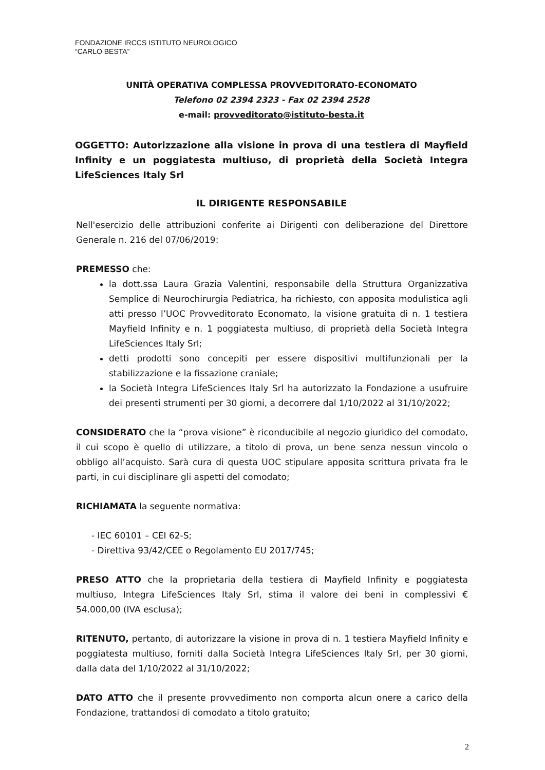FONDAZIONE IRCCS ISTITUTO NEUROLOGICO
“CARLO BESTA”
UNITÀ OPERATIVA COMPLESSA PROVVEDITORATO-ECONOMATO
Telefono 02 2394 2323 - Fax 02 2394 2528
e-mail: provveditorato@istituto-besta.it
OGGETTO: Autorizzazione alla visione in prova di una testiera di Mayfield Infinity e un poggiatesta multiuso, di proprietà della Società Integra LifeSciences Italy Srl
IL DIRIGENTE RESPONSABILE
Nell'esercizio delle attribuzioni conferite ai Dirigenti con deliberazione del Direttore Generale n. 216 del 07/06/2019:
PREMESSO che:
la dott.ssa Laura Grazia Valentini, responsabile della Struttura Organizzativa Semplice di Neurochirurgia Pediatrica, ha richiesto, con apposita modulistica agli atti presso l’UOC Provveditorato Economato, la visione gratuita di n. 1 testiera Mayfield Infinity e n. 1 poggiatesta multiuso, di proprietà della Società Integra LifeSciences Italy Srl;
detti prodotti sono concepiti per essere dispositivi multifunzionali per la stabilizzazione e la fissazione craniale;
la Società Integra LifeSciences Italy Srl ha autorizzato la Fondazione a usufruire dei presenti strumenti per 30 giorni, a decorrere dal 1/10/2022 al 31/10/2022;
CONSIDERATO che la “prova visione” è riconducibile al negozio giuridico del comodato, il cui scopo è quello di utilizzare, a titolo di prova, un bene senza nessun vincolo o obbligo all’acquisto. Sarà cura di questa UOC stipulare apposita scrittura privata fra le parti, in cui disciplinare gli aspetti del comodato;
RICHIAMATA la seguente normativa:
- IEC 60101 – CEI 62-S;
- Direttiva 93/42/CEE o Regolamento EU 2017/745;
PRESO ATTO che la proprietaria della testiera di Mayfield Infinity e poggiatesta multiuso, Integra LifeSciences Italy Srl, stima il valore dei beni in complessivi € 54.000,00 (IVA esclusa);
RITENUTO, pertanto, di autorizzare la visione in prova di n. 1 testiera Mayfield Infinity e poggiatesta multiuso, forniti dalla Società Integra LifeSciences Italy Srl, per 30 giorni, dalla data del 1/10/2022 al 31/10/2022;
DATO ATTO che il presente provvedimento non comporta alcun onere a carico della Fondazione, trattandosi di comodato a titolo gratuito;
2